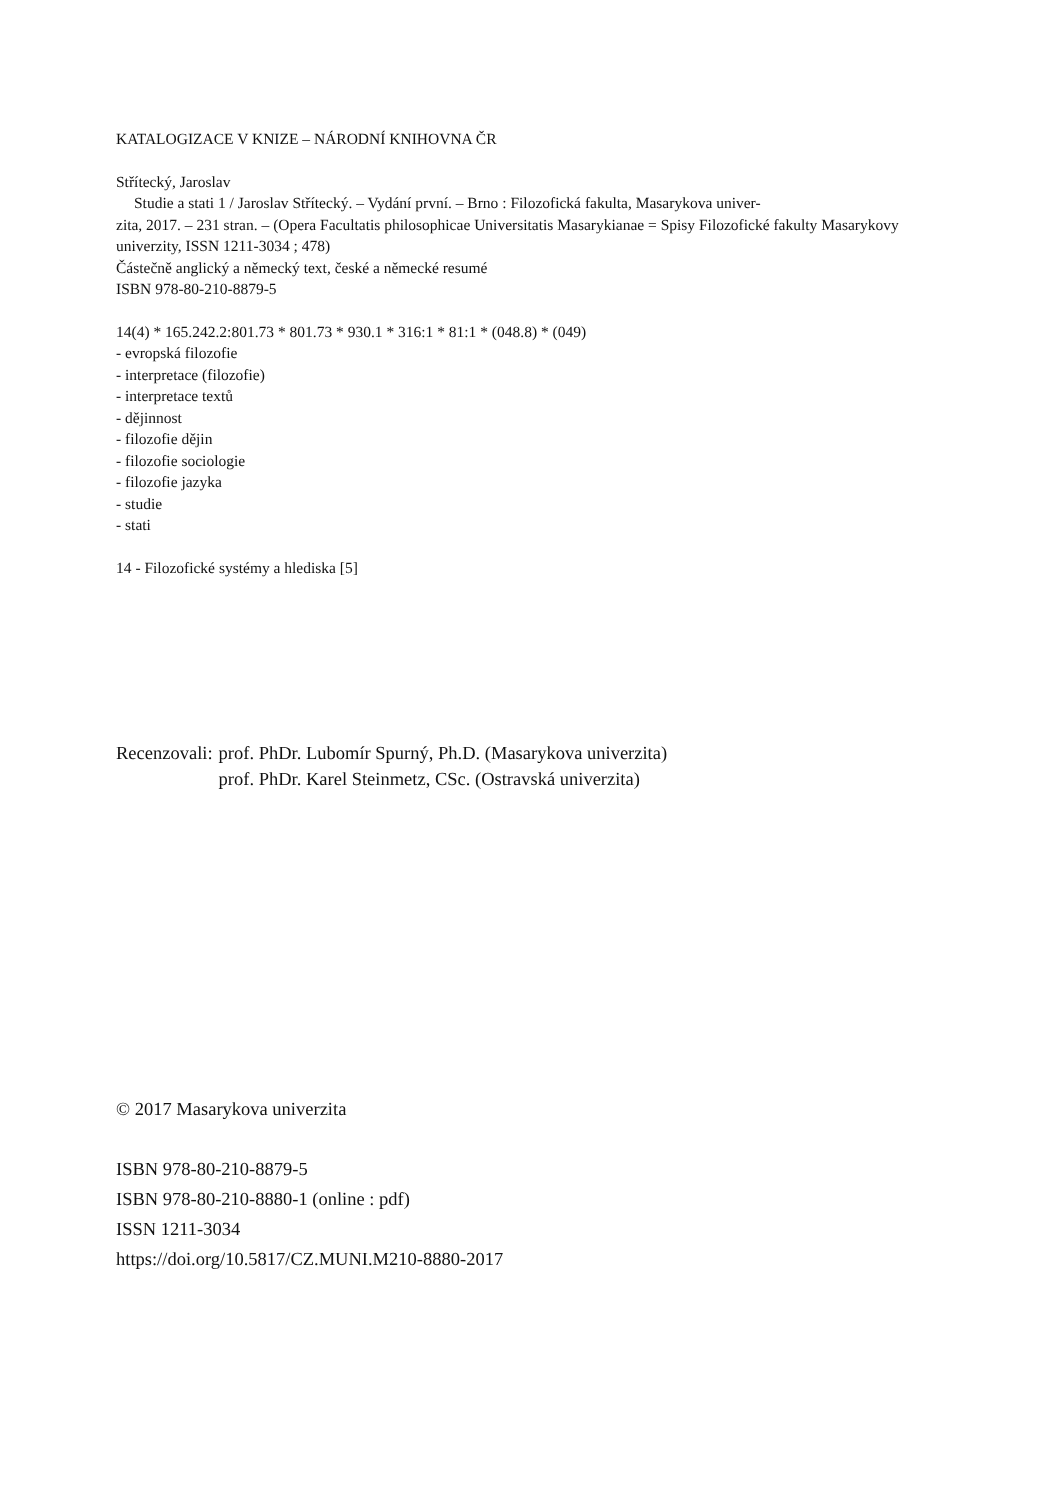KATALOGIZACE V KNIZE – NÁRODNÍ KNIHOVNA ČR
Střítecký, Jaroslav
Studie a stati 1 / Jaroslav Střítecký. – Vydání první. – Brno : Filozofická fakulta, Masarykova univer-
zita, 2017. – 231 stran. – (Opera Facultatis philosophicae Universitatis Masarykianae = Spisy Filozofické fakulty Masarykovy univerzity, ISSN 1211-3034 ; 478)
Částečně anglický a německý text, české a německé resumé
ISBN 978-80-210-8879-5
14(4) * 165.242.2:801.73 * 801.73 * 930.1 * 316:1 * 81:1 * (048.8) * (049)
- evropská filozofie
- interpretace (filozofie)
- interpretace textů
- dějinnost
- filozofie dějin
- filozofie sociologie
- filozofie jazyka
- studie
- stati
14 - Filozofické systémy a hlediska [5]
| Recenzovali: | prof. PhDr. Lubomír Spurný, Ph.D. (Masarykova univerzita) |
| | prof. PhDr. Karel Steinmetz, CSc. (Ostravská univerzita) |
© 2017 Masarykova univerzita
ISBN 978-80-210-8879-5
ISBN 978-80-210-8880-1 (online : pdf)
ISSN 1211-3034
https://doi.org/10.5817/CZ.MUNI.M210-8880-2017